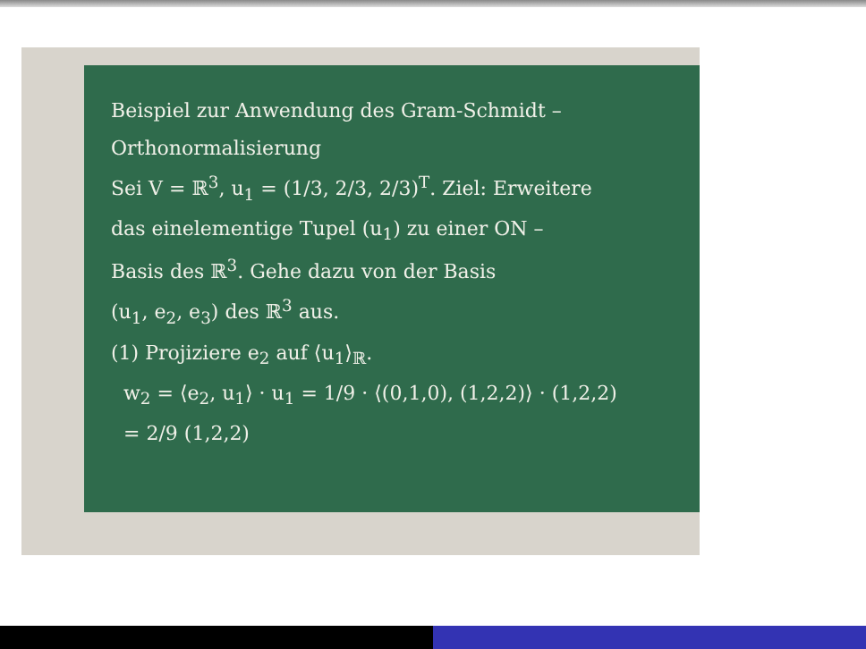Beispiel zur Anwendung des Gram-Schmidt –
Orthonormalisierung
Sei V = ℝ<sup>3</sup>, u<sub>1</sub> = (1/3, 2/3, 2/3)<sup>T</sup>. Ziel: Erweitere
das einelementige Tupel (u<sub>1</sub>) zu einer ON –
Basis des ℝ<sup>3</sup>. Gehe dazu von der Basis
(u<sub>1</sub>, e<sub>2</sub>, e<sub>3</sub>) des ℝ<sup>3</sup> aus.
(1) Projiziere e<sub>2</sub> auf ⟨u<sub>1</sub>⟩<sub>ℝ</sub>.
w<sub>2</sub> = ⟨e<sub>2</sub>, u<sub>1</sub>⟩ · u<sub>1</sub> = 1/9 · ⟨(0,1,0), (1,2,2)⟩ · (1,2,2)
= 2/9 (1,2,2)